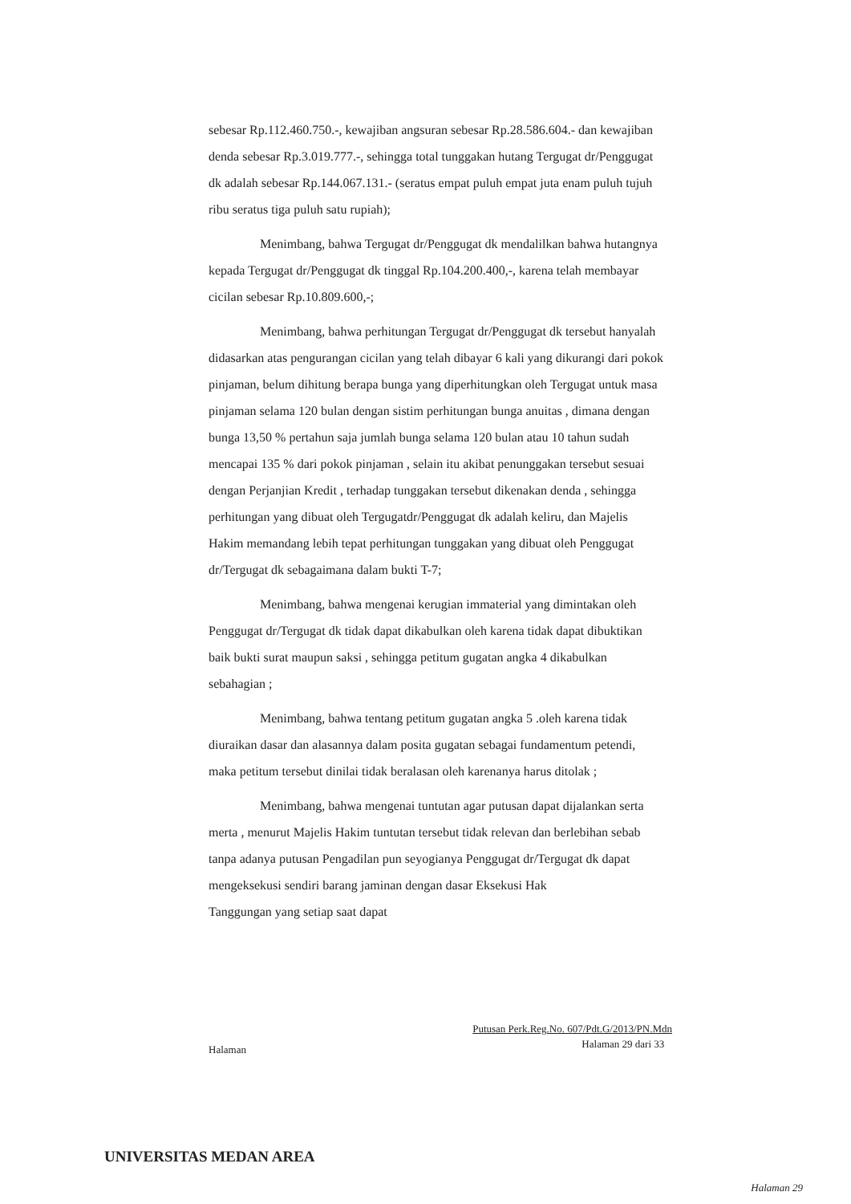sebesar Rp.112.460.750.-, kewajiban angsuran sebesar Rp.28.586.604.- dan kewajiban denda sebesar Rp.3.019.777.-, sehingga total tunggakan hutang Tergugat dr/Penggugat dk adalah sebesar Rp.144.067.131.- (seratus empat puluh empat juta enam puluh tujuh ribu seratus tiga puluh satu rupiah);
Menimbang, bahwa Tergugat dr/Penggugat dk mendalilkan bahwa hutangnya kepada Tergugat dr/Penggugat dk tinggal Rp.104.200.400,-, karena telah membayar cicilan sebesar Rp.10.809.600,-;
Menimbang, bahwa perhitungan Tergugat dr/Penggugat dk tersebut hanyalah didasarkan atas pengurangan cicilan yang telah dibayar 6 kali yang dikurangi dari pokok pinjaman, belum dihitung berapa bunga yang diperhitungkan oleh Tergugat untuk masa pinjaman selama 120 bulan dengan sistim perhitungan bunga anuitas , dimana dengan bunga 13,50 % pertahun saja jumlah bunga selama 120 bulan atau 10 tahun sudah mencapai 135 % dari pokok pinjaman , selain itu akibat penunggakan tersebut sesuai dengan Perjanjian Kredit , terhadap tunggakan tersebut dikenakan denda , sehingga perhitungan yang dibuat oleh Tergugatdr/Penggugat dk adalah keliru, dan Majelis Hakim memandang lebih tepat perhitungan tunggakan yang dibuat oleh Penggugat dr/Tergugat dk sebagaimana dalam bukti T-7;
Menimbang, bahwa mengenai kerugian immaterial yang dimintakan oleh Penggugat dr/Tergugat dk tidak dapat dikabulkan oleh karena tidak dapat dibuktikan baik bukti surat maupun saksi , sehingga petitum gugatan angka 4 dikabulkan sebahagian ;
Menimbang, bahwa tentang petitum gugatan angka 5 .oleh karena tidak diuraikan dasar dan alasannya dalam posita gugatan sebagai fundamentum petendi, maka petitum tersebut dinilai tidak beralasan oleh karenanya harus ditolak ;
Menimbang, bahwa mengenai tuntutan agar putusan dapat dijalankan serta merta , menurut Majelis Hakim tuntutan tersebut tidak relevan dan berlebihan sebab tanpa adanya putusan Pengadilan pun seyogianya Penggugat dr/Tergugat dk dapat mengeksekusi sendiri barang jaminan dengan dasar Eksekusi Hak Tanggungan yang setiap saat dapat
Putusan Perk.Reg.No. 607/Pdt.G/2013/PN.Mdn
Halaman 29 dari 33
Halaman
UNIVERSITAS MEDAN AREA
Halaman 29